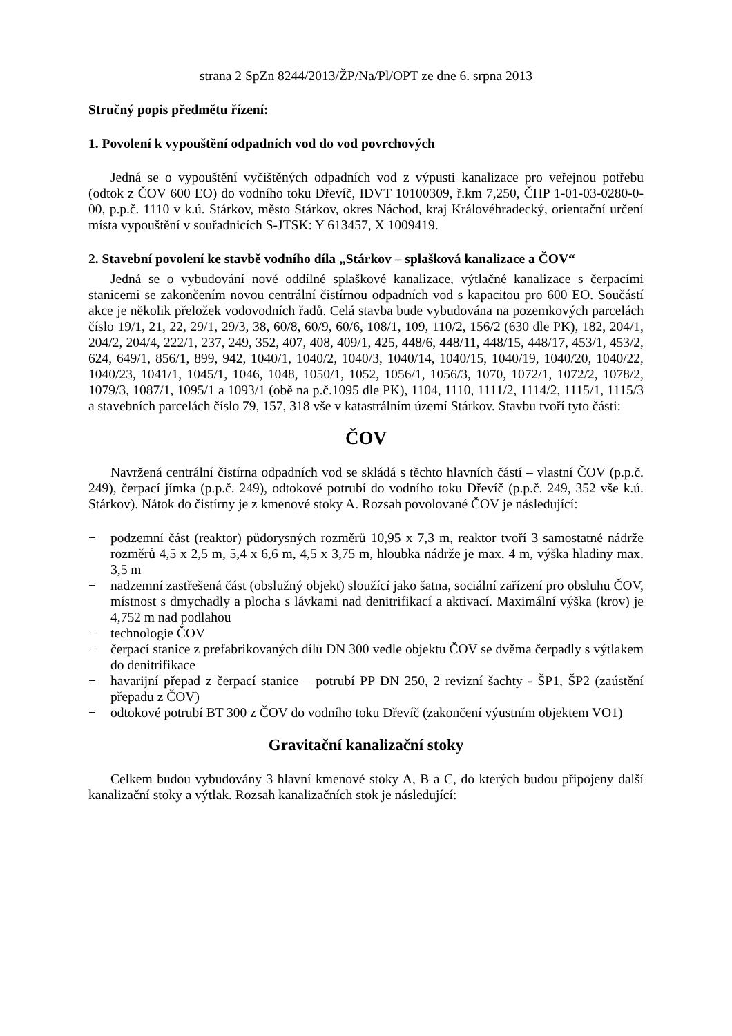strana 2 SpZn 8244/2013/ŽP/Na/Pl/OPT ze dne 6. srpna 2013
Stručný popis předmětu řízení:
1. Povolení k vypouštění odpadních vod do vod povrchových
Jedná se o vypouštění vyčištěných odpadních vod z výpusti kanalizace pro veřejnou potřebu (odtok z ČOV 600 EO) do vodního toku Dřevíč, IDVT 10100309, ř.km 7,250, ČHP 1-01-03-0280-0-00, p.p.č. 1110 v k.ú. Stárkov, město Stárkov, okres Náchod, kraj Královéhradecký, orientační určení místa vypouštění v souřadnicích S-JTSK: Y 613457, X 1009419.
2. Stavební povolení ke stavbě vodního díla „Stárkov – splašková kanalizace a ČOV“
Jedná se o vybudování nové oddílné splaškové kanalizace, výtlačné kanalizace s čerpacími stanicemi se zakončením novou centrální čistírnou odpadních vod s kapacitou pro 600 EO. Součástí akce je několik přeložek vodovodních řadů. Celá stavba bude vybudována na pozemkových parcelách číslo 19/1, 21, 22, 29/1, 29/3, 38, 60/8, 60/9, 60/6, 108/1, 109, 110/2, 156/2 (630 dle PK), 182, 204/1, 204/2, 204/4, 222/1, 237, 249, 352, 407, 408, 409/1, 425, 448/6, 448/11, 448/15, 448/17, 453/1, 453/2, 624, 649/1, 856/1, 899, 942, 1040/1, 1040/2, 1040/3, 1040/14, 1040/15, 1040/19, 1040/20, 1040/22, 1040/23, 1041/1, 1045/1, 1046, 1048, 1050/1, 1052, 1056/1, 1056/3, 1070, 1072/1, 1072/2, 1078/2, 1079/3, 1087/1, 1095/1 a 1093/1 (obě na p.č.1095 dle PK), 1104, 1110, 1111/2, 1114/2, 1115/1, 1115/3 a stavebních parcelách číslo 79, 157, 318 vše v katastrálním území Stárkov. Stavbu tvoří tyto části:
ČOV
Navržená centrální čistírna odpadních vod se skládá s těchto hlavních částí – vlastní ČOV (p.p.č. 249), čerpací jímka (p.p.č. 249), odtokové potrubí do vodního toku Dřevíč (p.p.č. 249, 352 vše k.ú. Stárkov). Nátok do čistírny je z kmenové stoky A. Rozsah povolované ČOV je následující:
− podzemní část (reaktor) půdorysných rozměrů 10,95 x 7,3 m, reaktor tvoří 3 samostatné nádrže rozměrů 4,5 x 2,5 m, 5,4 x 6,6 m, 4,5 x 3,75 m, hloubka nádrže je max. 4 m, výška hladiny max. 3,5 m
− nadzemní zastřešená část (obslužný objekt) sloužící jako šatna, sociální zařízení pro obsluhu ČOV, místnost s dmychadly a plocha s lávkami nad denitrifikací a aktivací. Maximální výška (krov) je 4,752 m nad podlahou
− technologie ČOV
− čerpací stanice z prefabrikovaných dílů DN 300 vedle objektu ČOV se dvěma čerpadly s výtlakem do denitrifikace
− havarijní přepad z čerpací stanice – potrubí PP DN 250, 2 revizní šachty - ŠP1, ŠP2 (zaústění přepadu z ČOV)
− odtokové potrubí BT 300 z ČOV do vodního toku Dřevíč (zakončení výustním objektem VO1)
Gravitační kanalizační stoky
Celkem budou vybudovány 3 hlavní kmenové stoky A, B a C, do kterých budou připojeny další kanalizační stoky a výtlak. Rozsah kanalizačních stok je následující: